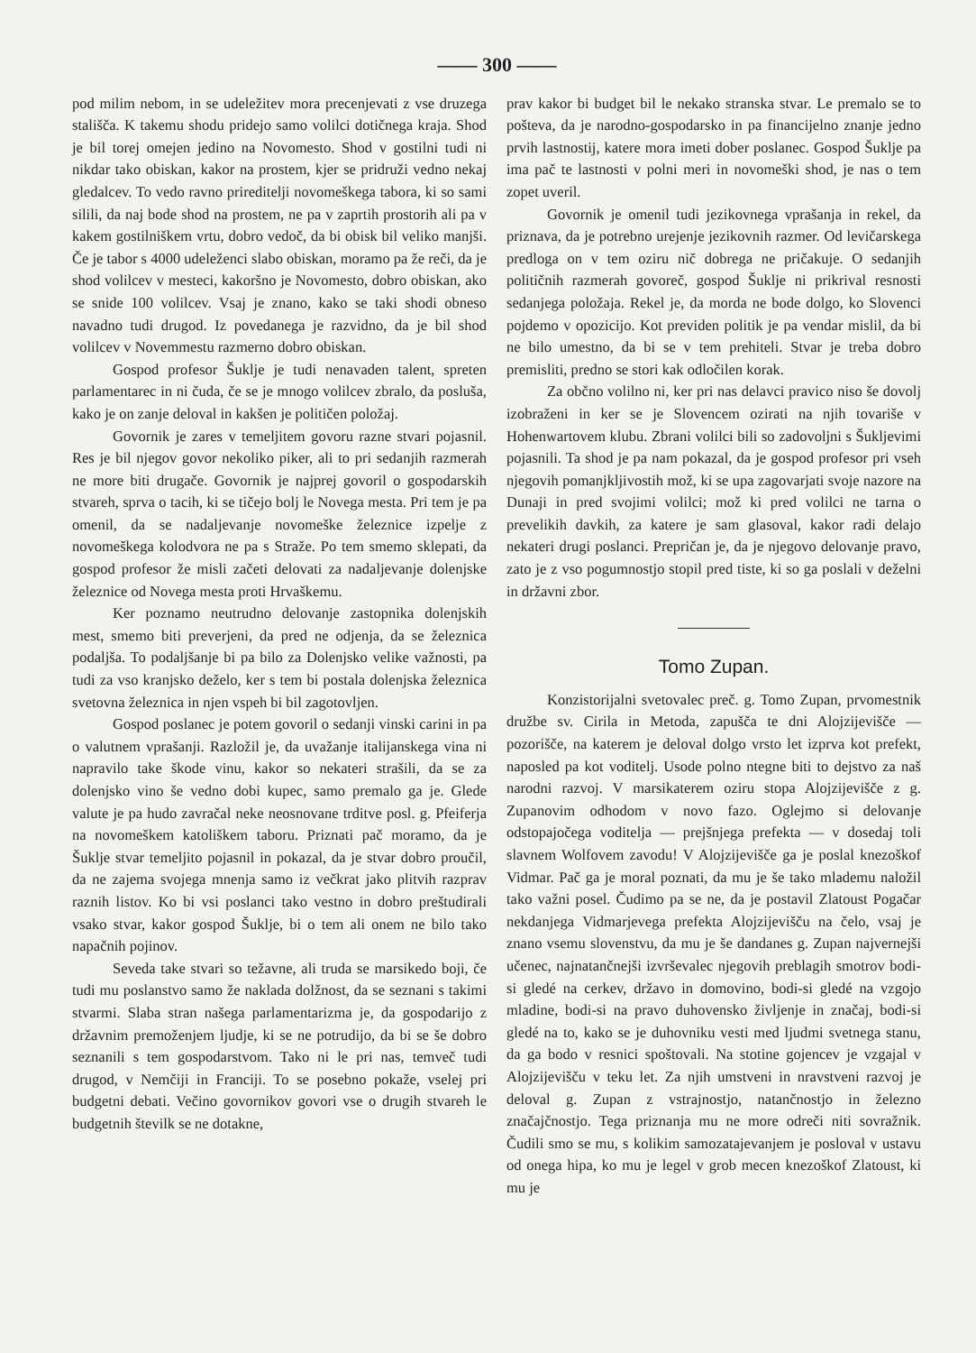—— 300 ——
pod milim nebom, in se udeležitev mora precenjevati z vse druzega stališča. K takemu shodu pridejo samo volilci dotičnega kraja. Shod je bil torej omejen jedino na Novomesto. Shod v gostilni tudi ni nikdar tako obiskan, kakor na prostem, kjer se pridruži vedno nekaj gledalcev. To vedo ravno prireditelji novomeškega tabora, ki so sami silili, da naj bode shod na prostem, ne pa v zaprtih prostorih ali pa v kakem gostilniškem vrtu, dobro vedoč, da bi obisk bil veliko manjši. Če je tabor s 4000 udeleženci slabo obiskan, moramo pa že reči, da je shod volilcev v mesteci, kakoršno je Novomesto, dobro obiskan, ako se snide 100 volilcev. Vsaj je znano, kako se taki shodi obneso navadno tudi drugod. Iz povedanega je razvidno, da je bil shod volilcev v Novemmestu razmerno dobro obiskan.
Gospod profesor Šuklje je tudi nenavaden talent, spreten parlamentarec in ni čuda, če se je mnogo volilcev zbralo, da posluša, kako je on zanje deloval in kakšen je političen položaj.
Govornik je zares v temeljitem govoru razne stvari pojasnil. Res je bil njegov govor nekoliko piker, ali to pri sedanjih razmerah ne more biti drugače. Govornik je najprej govoril o gospodarskih stvareh, sprva o tacih, ki se tičejo bolj le Novega mesta. Pri tem je pa omenil, da se nadaljevanje novomeške železnice izpelje z novomeškega kolodvora ne pa s Straže. Po tem smemo sklepati, da gospod profesor že misli začeti delovati za nadaljevanje dolenjske železnice od Novega mesta proti Hrvaškemu.
Ker poznamo neutrudno delovanje zastopnika dolenjskih mest, smemo biti preverjeni, da pred ne odjenja, da se železnica podaljša. To podaljšanje bi pa bilo za Dolenjsko velike važnosti, pa tudi za vso kranjsko deželo, ker s tem bi postala dolenjska železnica svetovna železnica in njen vspeh bi bil zagotovljen.
Gospod poslanec je potem govoril o sedanji vinski carini in pa o valutnem vprašanji. Razložil je, da uvažanje italijanskega vina ni napravilo take škode vinu, kakor so nekateri strašili, da se za dolenjsko vino še vedno dobi kupec, samo premalo ga je. Glede valute je pa hudo zavračal neke neosnovane trditve posl. g. Pfeiferja na novomeškem katoliškem taboru. Priznati pač moramo, da je Šuklje stvar temeljito pojasnil in pokazal, da je stvar dobro proučil, da ne zajema svojega mnenja samo iz večkrat jako plitvih razprav raznih listov. Ko bi vsi poslanci tako vestno in dobro preštudirali vsako stvar, kakor gospod Šuklje, bi o tem ali onem ne bilo tako napačnih pojinov.
Seveda take stvari so težavne, ali truda se marsikedo boji, če tudi mu poslanstvo samo že naklada dolžnost, da se seznani s takimi stvarmi. Slaba stran našega parlamentarizma je, da gospodarijo z državnim premoženjem ljudje, ki se ne potrudijo, da bi se še dobro seznanili s tem gospodarstvom. Tako ni le pri nas, temveč tudi drugod, v Nemčiji in Franciji. To se posebno pokaže, vselej pri budgetni debati. Večino govornikov govori vse o drugih stvareh le budgetnih številk se ne dotakne,
prav kakor bi budget bil le nekako stranska stvar. Le premalo se to pošteva, da je narodno-gospodarsko in pa financijelno znanje jedno prvih lastnostij, katere mora imeti dober poslanec. Gospod Šuklje pa ima pač te lastnosti v polni meri in novomeški shod, je nas o tem zopet uveril.
Govornik je omenil tudi jezikovnega vprašanja in rekel, da priznava, da je potrebno urejenje jezikovnih razmer. Od levičarskega predloga on v tem oziru nič dobrega ne pričakuje. O sedanjih političnih razmerah govoreč, gospod Šuklje ni prikrival resnosti sedanjega položaja. Rekel je, da morda ne bode dolgo, ko Slovenci pojdemo v opozicijo. Kot previden politik je pa vendar mislil, da bi ne bilo umestno, da bi se v tem prehiteli. Stvar je treba dobro premisliti, predno se stori kak odločilen korak.
Za občno volilno ni, ker pri nas delavci pravico niso še dovolj izobraženi in ker se je Slovencem ozirati na njih tovariše v Hohenwartovem klubu. Zbrani volilci bili so zadovoljni s Šukljevimi pojasnili. Ta shod je pa nam pokazal, da je gospod profesor pri vseh njegovih pomanjkljivostih mož, ki se upa zagovarjati svoje nazore na Dunaji in pred svojimi volilci; mož ki pred volilci ne tarna o prevelikih davkih, za katere je sam glasoval, kakor radi delajo nekateri drugi poslanci. Prepričan je, da je njegovo delovanje pravo, zato je z vso pogumnostjo stopil pred tiste, ki so ga poslali v deželni in državni zbor.
Tomo Zupan.
Konzistorijalni svetovalec preč. g. Tomo Zupan, prvomestnik družbe sv. Cirila in Metoda, zapušča te dni Alojzijevišče — pozorišče, na katerem je deloval dolgo vrsto let izprva kot prefekt, naposled pa kot voditelj. Usode polno ntegne biti to dejstvo za naš narodni razvoj. V marsikaterem oziru stopa Alojzijevišče z g. Zupanovim odhodom v novo fazo. Oglejmo si delovanje odstopajočega voditelja — prejšnjega prefekta — v dosedaj toli slavnem Wolfovem zavodu! V Alojzijevišče ga je poslal knezoškof Vidmar. Pač ga je moral poznati, da mu je še tako mlademu naložil tako važni posel. Čudimo pa se ne, da je postavil Zlatoust Pogačar nekdanjega Vidmarjevega prefekta Alojzijevišču na čelo, vsaj je znano vsemu slovenstvu, da mu je še dandanes g. Zupan najvernejši učenec, najnatančnejši izvrševalec njegovih preblagih smotrov bodi-si gledé na cerkev, državo in domovino, bodi-si gledé na vzgojo mladine, bodi-si na pravo duhovensko življenje in značaj, bodi-si gledé na to, kako se je duhovniku vesti med ljudmi svetnega stanu, da ga bodo v resnici spoštovali. Na stotine gojencev je vzgajal v Alojzijevišču v teku let. Za njih umstveni in nravstveni razvoj je deloval g. Zupan z vstrajnostjo, natančnostjo in železno značajčnostjo. Tega priznanja mu ne more odreči niti sovražnik. Čudili smo se mu, s kolikim samozatajevanjem je posloval v ustavu od onega hipa, ko mu je legel v grob mecen knezoškof Zlatoust, ki mu je